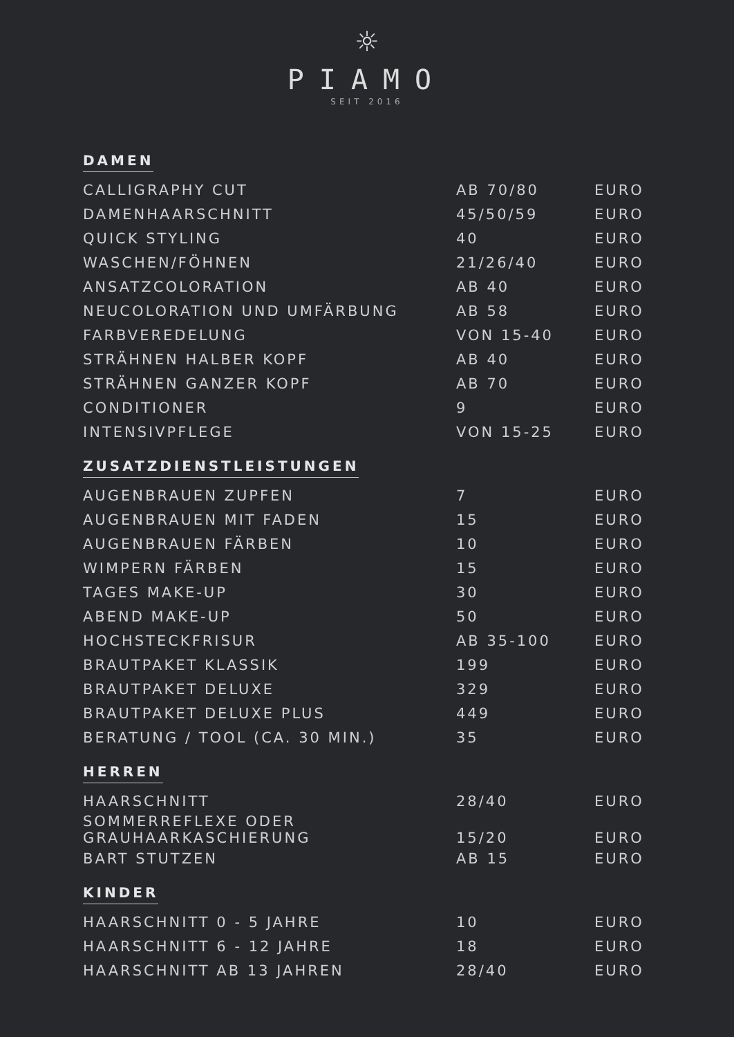☼
PIAMO
SEIT 2016
DAMEN
| CALLIGRAPHY CUT | AB 70/80 | EURO |
| DAMENHAARSCHNITT | 45/50/59 | EURO |
| QUICK STYLING | 40 | EURO |
| WASCHEN/FÖHNEN | 21/26/40 | EURO |
| ANSATZCOLORATION | AB 40 | EURO |
| NEUCOLORATION UND UMFÄRBUNG | AB 58 | EURO |
| FARBVEREDELUNG | VON 15-40 | EURO |
| STRÄHNEN HALBER KOPF | AB 40 | EURO |
| STRÄHNEN GANZER KOPF | AB 70 | EURO |
| CONDITIONER | 9 | EURO |
| INTENSIVPFLEGE | VON 15-25 | EURO |
ZUSATZDIENSTLEISTUNGEN
| AUGENBRAUEN ZUPFEN | 7 | EURO |
| AUGENBRAUEN MIT FADEN | 15 | EURO |
| AUGENBRAUEN FÄRBEN | 10 | EURO |
| WIMPERN FÄRBEN | 15 | EURO |
| TAGES MAKE-UP | 30 | EURO |
| ABEND MAKE-UP | 50 | EURO |
| HOCHSTECKFRISUR | AB 35-100 | EURO |
| BRAUTPAKET KLASSIK | 199 | EURO |
| BRAUTPAKET DELUXE | 329 | EURO |
| BRAUTPAKET DELUXE PLUS | 449 | EURO |
| BERATUNG / TOOL (CA. 30 MIN.) | 35 | EURO |
HERREN
| HAARSCHNITT | 28/40 | EURO |
| SOMMERREFLEXE ODER GRAUHAARKASCHIERUNG | 15/20 | EURO |
| BART STUTZEN | AB 15 | EURO |
KINDER
| HAARSCHNITT 0 - 5 JAHRE | 10 | EURO |
| HAARSCHNITT 6 - 12 JAHRE | 18 | EURO |
| HAARSCHNITT AB 13 JAHREN | 28/40 | EURO |